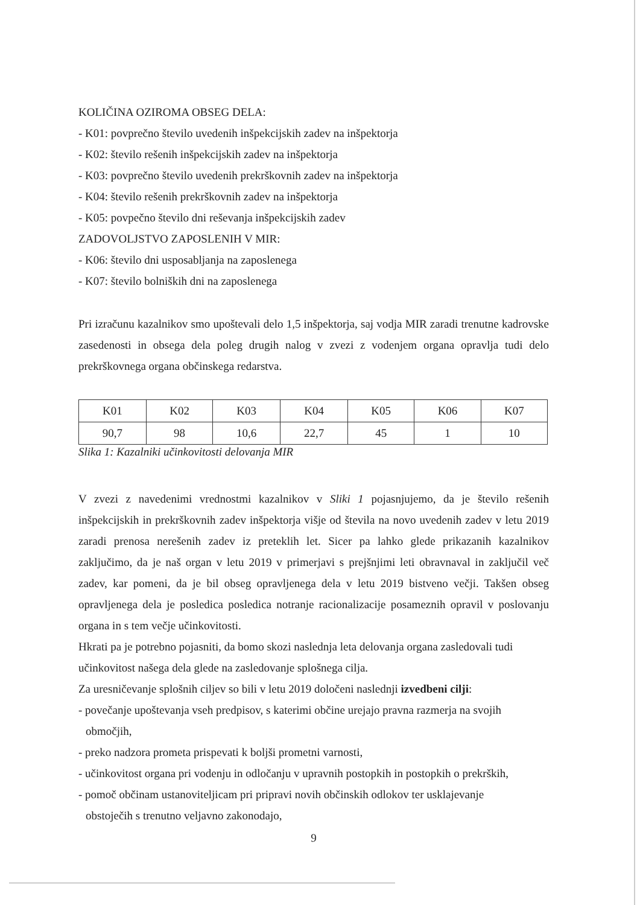KOLIČINA OZIROMA OBSEG DELA:
- K01: povprečno število uvedenih inšpekcijskih zadev na inšpektorja
- K02: število rešenih inšpekcijskih zadev na inšpektorja
- K03: povprečno število uvedenih prekrškovnih zadev na inšpektorja
- K04: število rešenih prekrškovnih zadev na inšpektorja
- K05: povpečno število dni reševanja inšpekcijskih zadev
ZADOVOLJSTVO ZAPOSLENIH V MIR:
- K06: število dni usposabljanja na zaposlenega
- K07: število bolniških dni na zaposlenega
Pri izračunu kazalnikov smo upoštevali delo 1,5 inšpektorja, saj vodja MIR zaradi trenutne kadrovske zasedenosti in obsega dela poleg drugih nalog v zvezi z vodenjem organa opravlja tudi delo prekrškovnega organa občinskega redarstva.
| K01 | K02 | K03 | K04 | K05 | K06 | K07 |
| 90,7 | 98 | 10,6 | 22,7 | 45 | 1 | 10 |
Slika 1: Kazalniki učinkovitosti delovanja MIR
V zvezi z navedenimi vrednostmi kazalnikov v Sliki 1 pojasnjujemo, da je število rešenih inšpekcijskih in prekrškovnih zadev inšpektorja višje od števila na novo uvedenih zadev v letu 2019 zaradi prenosa nerešenih zadev iz preteklih let. Sicer pa lahko glede prikazanih kazalnikov zaključimo, da je naš organ v letu 2019 v primerjavi s prejšnjimi leti obravnaval in zaključil več zadev, kar pomeni, da je bil obseg opravljenega dela v letu 2019 bistveno večji. Takšen obseg opravljenega dela je posledica posledica notranje racionalizacije posameznih opravil v poslovanju organa in s tem večje učinkovitosti.
Hkrati pa je potrebno pojasniti, da bomo skozi naslednja leta delovanja organa zasledovali tudi učinkovitost našega dela glede na zasledovanje splošnega cilja.
Za uresničevanje splošnih ciljev so bili v letu 2019 določeni naslednji izvedbeni cilji:
- povečanje upoštevanja vseh predpisov, s katerimi občine urejajo pravna razmerja na svojih
območjih,
- preko nadzora prometa prispevati k boljši prometni varnosti,
- učinkovitost organa pri vodenju in odločanju v upravnih postopkih in postopkih o prekrških,
- pomoč občinam ustanoviteljicam pri pripravi novih občinskih odlokov ter usklajevanje
obstoječih s trenutno veljavno zakonodajo,
9